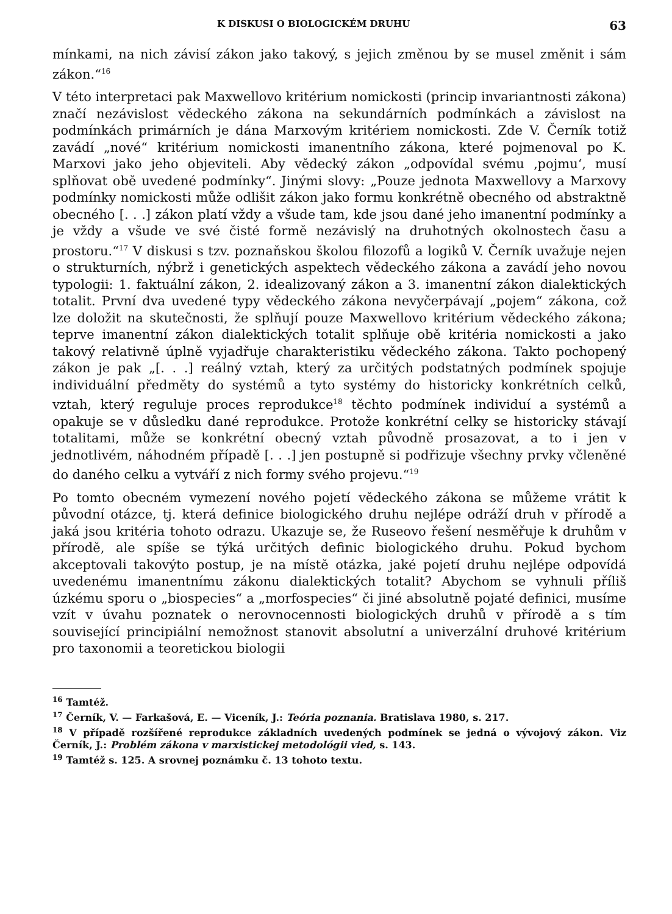K DISKUSI O BIOLOGICKÉM DRUHU 63
mínkami, na nich závisí zákon jako takový, s jejich změnou by se musel změnit i sám zákon.“<sup>16</sup>
V této interpretaci pak Maxwellovo kritérium nomickosti (princip invariantnosti zákona) značí nezávislost vědeckého zákona na sekundárních podmínkách a závislost na podmínkách primárních je dána Marxovým kritériem nomickosti. Zde V. Černík totiž zavádí „nové“ kritérium nomickosti imanentního zákona, které pojmenoval po K. Marxovi jako jeho objeviteli. Aby vědecký zákon „odpovídal svému ‚pojmu‘, musí splňovat obě uvedené podmínky“. Jinými slovy: „Pouze jednota Maxwellovy a Marxovy podmínky nomickosti může odlišit zákon jako formu konkrétně obecného od abstraktně obecného [. . .] zákon platí vždy a všude tam, kde jsou dané jeho imanentní podmínky a je vždy a všude ve své čisté formě nezávislý na druhotných okolnostech času a prostoru.“<sup>17</sup> V diskusi s tzv. poznaňskou školou filozofů a logiků V. Černík uvažuje nejen o strukturních, nýbrž i genetických aspektech vědeckého zákona a zavádí jeho novou typologii: 1. faktuální zákon, 2. idealizovaný zákon a 3. imanentní zákon dialektických totalit. První dva uvedené typy vědeckého zákona nevyčerpávají „pojem“ zákona, což lze doložit na skutečnosti, že splňují pouze Maxwellovo kritérium vědeckého zákona; teprve imanentní zákon dialektických totalit splňuje obě kritéria nomickosti a jako takový relativně úplně vyjadřuje charakteristiku vědeckého zákona. Takto pochopený zákon je pak „[. . .] reálný vztah, který za určitých podstatných podmínek spojuje individuální předměty do systémů a tyto systémy do historicky konkrétních celků, vztah, který reguluje proces reprodukce<sup>18</sup> těchto podmínek individuí a systémů a opakuje se v důsledku dané reprodukce. Protože konkrétní celky se historicky stávají totalitami, může se konkrétní obecný vztah původně prosazovat, a to i jen v jednotlivém, náhodném případě [. . .] jen postupně si podřizuje všechny prvky včleněné do daného celku a vytváří z nich formy svého projevu.“<sup>19</sup>
Po tomto obecném vymezení nového pojetí vědeckého zákona se můžeme vrátit k původní otázce, tj. která definice biologického druhu nejlépe odráží druh v přírodě a jaká jsou kritéria tohoto odrazu. Ukazuje se, že Ruseovo řešení nesměřuje k druhům v přírodě, ale spíše se týká určitých definic biologického druhu. Pokud bychom akceptovali takovýto postup, je na místě otázka, jaké pojetí druhu nejlépe odpovídá uvedenému imanentnímu zákonu dialektických totalit? Abychom se vyhnuli příliš úzkému sporu o „biospecies“ a „morfospecies“ či jiné absolutně pojaté definici, musíme vzít v úvahu poznatek o nerovnocennosti biologických druhů v přírodě a s tím související principiální nemožnost stanovit absolutní a univerzální druhové kritérium pro taxonomii a teoretickou biologii
<sup>16</sup> Tamtéž.
<sup>17</sup> Černík, V. — Farkašová, E. — Viceník, J.: Teória poznania. Bratislava 1980, s. 217.
<sup>18</sup> V případě rozšířené reprodukce základních uvedených podmínek se jedná o vývojový zákon. Viz Černík, J.: Problém zákona v marxistickej metodológii vied, s. 143.
<sup>19</sup> Tamtéž s. 125. A srovnej poznámku č. 13 tohoto textu.